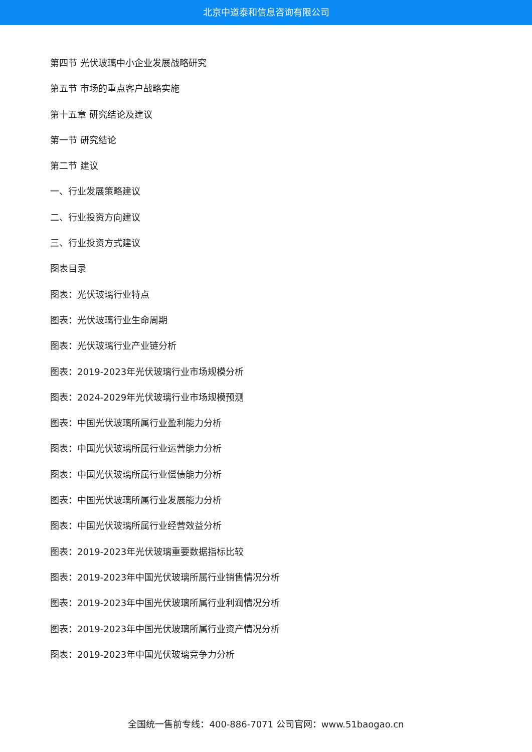北京中道泰和信息咨询有限公司
第四节 光伏玻璃中小企业发展战略研究
第五节 市场的重点客户战略实施
第十五章 研究结论及建议
第一节 研究结论
第二节 建议
一、行业发展策略建议
二、行业投资方向建议
三、行业投资方式建议
图表目录
图表：光伏玻璃行业特点
图表：光伏玻璃行业生命周期
图表：光伏玻璃行业产业链分析
图表：2019-2023年光伏玻璃行业市场规模分析
图表：2024-2029年光伏玻璃行业市场规模预测
图表：中国光伏玻璃所属行业盈利能力分析
图表：中国光伏玻璃所属行业运营能力分析
图表：中国光伏玻璃所属行业偿债能力分析
图表：中国光伏玻璃所属行业发展能力分析
图表：中国光伏玻璃所属行业经营效益分析
图表：2019-2023年光伏玻璃重要数据指标比较
图表：2019-2023年中国光伏玻璃所属行业销售情况分析
图表：2019-2023年中国光伏玻璃所属行业利润情况分析
图表：2019-2023年中国光伏玻璃所属行业资产情况分析
图表：2019-2023年中国光伏玻璃竞争力分析
全国统一售前专线：400-886-7071 公司官网：www.51baogao.cn